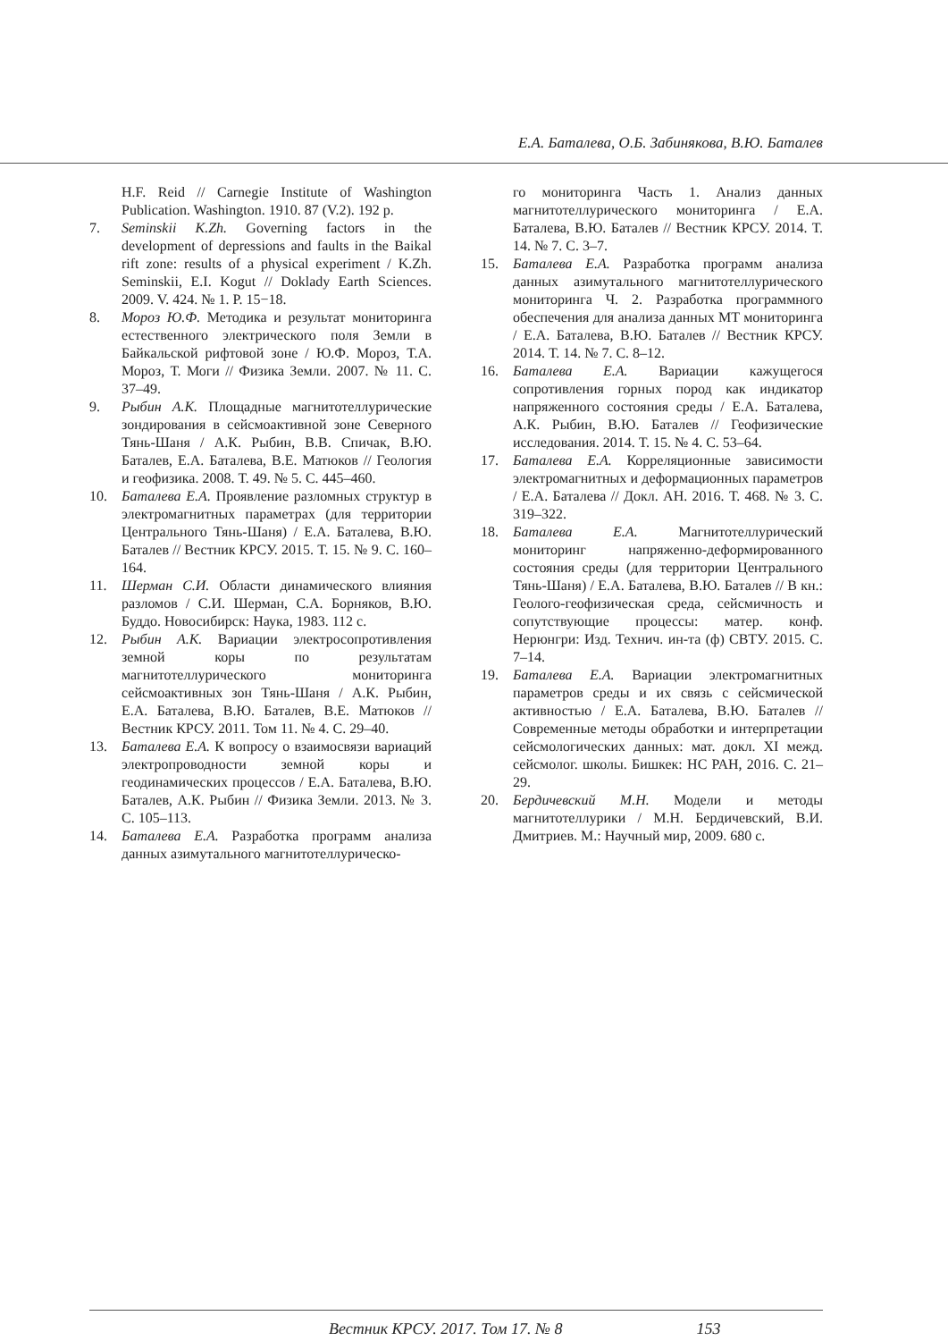Е.А. Баталева, О.Б. Забинякова, В.Ю. Баталев
H.F. Reid // Carnegie Institute of Washington Publication. Washington. 1910. 87 (V.2). 192 p.
7. Seminskii K.Zh. Governing factors in the development of depressions and faults in the Baikal rift zone: results of a physical experiment / K.Zh. Seminskii, E.I. Kogut // Doklady Earth Sciences. 2009. V. 424. № 1. P. 15−18.
8. Мороз Ю.Ф. Методика и результат мониторинга естественного электрического поля Земли в Байкальской рифтовой зоне / Ю.Ф. Мороз, Т.А. Мороз, Т. Моги // Физика Земли. 2007. № 11. С. 37–49.
9. Рыбин А.К. Площадные магнитотеллурические зондирования в сейсмоактивной зоне Северного Тянь-Шаня / А.К. Рыбин, В.В. Спичак, В.Ю. Баталев, Е.А. Баталева, В.Е. Матюков // Геология и геофизика. 2008. Т. 49. № 5. С. 445–460.
10. Баталева Е.А. Проявление разломных структур в электромагнитных параметрах (для территории Центрального Тянь-Шаня) / Е.А. Баталева, В.Ю. Баталев // Вестник КРСУ. 2015. Т. 15. № 9. С. 160–164.
11. Шерман С.И. Области динамического влияния разломов / С.И. Шерман, С.А. Борняков, В.Ю. Буддо. Новосибирск: Наука, 1983. 112 с.
12. Рыбин А.К. Вариации электросопротивления земной коры по результатам магнитотеллурического мониторинга сейсмоактивных зон Тянь-Шаня / А.К. Рыбин, Е.А. Баталева, В.Ю. Баталев, В.Е. Матюков // Вестник КРСУ. 2011. Том 11. № 4. С. 29–40.
13. Баталева Е.А. К вопросу о взаимосвязи вариаций электропроводности земной коры и геодинамических процессов / Е.А. Баталева, В.Ю. Баталев, А.К. Рыбин // Физика Земли. 2013. № 3. С. 105–113.
14. Баталева Е.А. Разработка программ анализа данных азимутального магнитотеллурическо-
го мониторинга Часть 1. Анализ данных магнитотеллурического мониторинга / Е.А. Баталева, В.Ю. Баталев // Вестник КРСУ. 2014. Т. 14. № 7. С. 3–7.
15. Баталева Е.А. Разработка программ анализа данных азимутального магнитотеллурического мониторинга Ч. 2. Разработка программного обеспечения для анализа данных МТ мониторинга / Е.А. Баталева, В.Ю. Баталев // Вестник КРСУ. 2014. Т. 14. № 7. С. 8–12.
16. Баталева Е.А. Вариации кажущегося сопротивления горных пород как индикатор напряженного состояния среды / Е.А. Баталева, А.К. Рыбин, В.Ю. Баталев // Геофизические исследования. 2014. Т. 15. № 4. С. 53–64.
17. Баталева Е.А. Корреляционные зависимости электромагнитных и деформационных параметров / Е.А. Баталева // Докл. АН. 2016. Т. 468. № 3. С. 319–322.
18. Баталева Е.А. Магнитотеллурический мониторинг напряженно-деформированного состояния среды (для территории Центрального Тянь-Шаня) / Е.А. Баталева, В.Ю. Баталев // В кн.: Геолого-геофизическая среда, сейсмичность и сопутствующие процессы: матер. конф. Нерюнгри: Изд. Технич. ин-та (ф) СВТУ. 2015. С. 7–14.
19. Баталева Е.А. Вариации электромагнитных параметров среды и их связь с сейсмической активностью / Е.А. Баталева, В.Ю. Баталев // Современные методы обработки и интерпретации сейсмологических данных: мат. докл. XI межд. сейсмолог. школы. Бишкек: НС РАН, 2016. С. 21–29.
20. Бердичевский М.Н. Модели и методы магнитотеллурики / М.Н. Бердичевский, В.И. Дмитриев. М.: Научный мир, 2009. 680 с.
Вестник КРСУ. 2017. Том 17. № 8 153